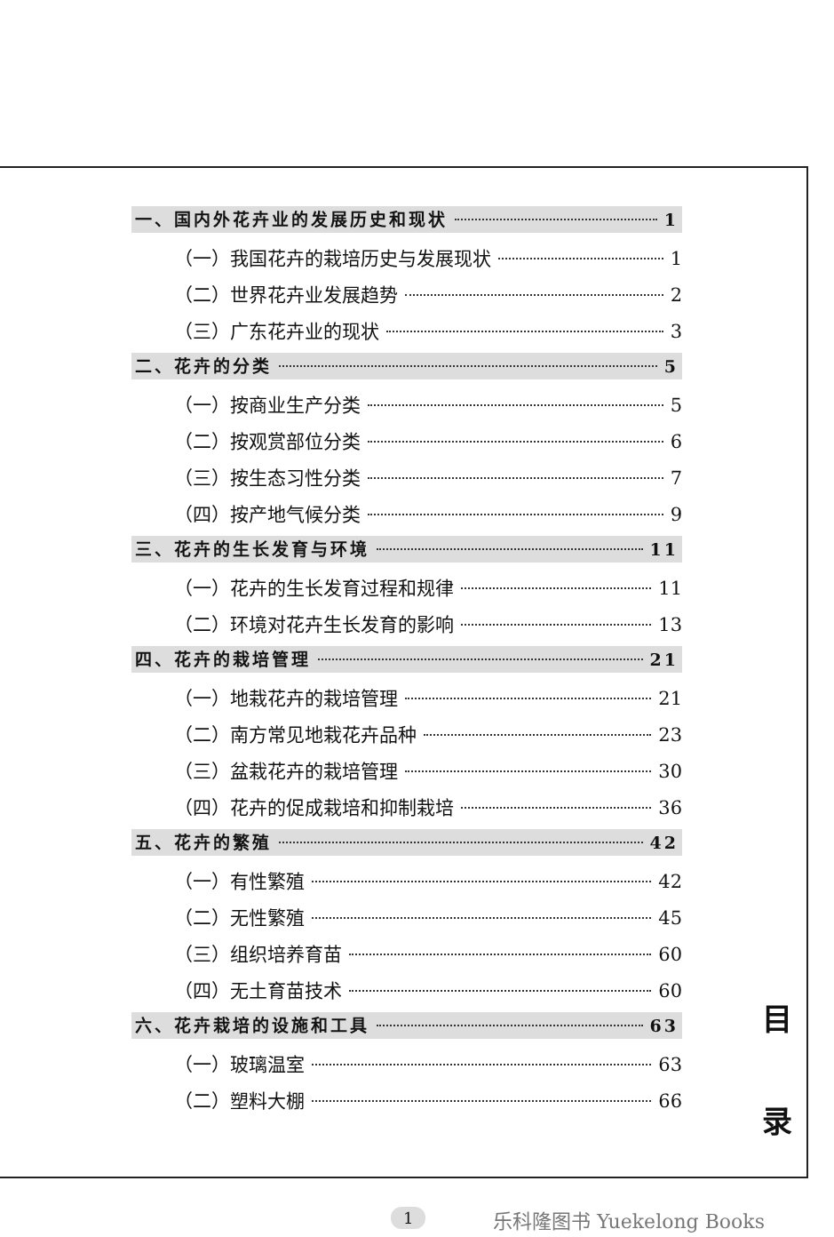一、国内外花卉业的发展历史和现状 1
（一）我国花卉的栽培历史与发展现状 1
（二）世界花卉业发展趋势 2
（三）广东花卉业的现状 3
二、花卉的分类 5
（一）按商业生产分类 5
（二）按观赏部位分类 6
（三）按生态习性分类 7
（四）按产地气候分类 9
三、花卉的生长发育与环境 11
（一）花卉的生长发育过程和规律 11
（二）环境对花卉生长发育的影响 13
四、花卉的栽培管理 21
（一）地栽花卉的栽培管理 21
（二）南方常见地栽花卉品种 23
（三）盆栽花卉的栽培管理 30
（四）花卉的促成栽培和抑制栽培 36
五、花卉的繁殖 42
（一）有性繁殖 42
（二）无性繁殖 45
（三）组织培养育苗 60
（四）无土育苗技术 60
六、花卉栽培的设施和工具 63
（一）玻璃温室 63
（二）塑料大棚 66
目
录
1 乐科隆图书 Yuekelong Books